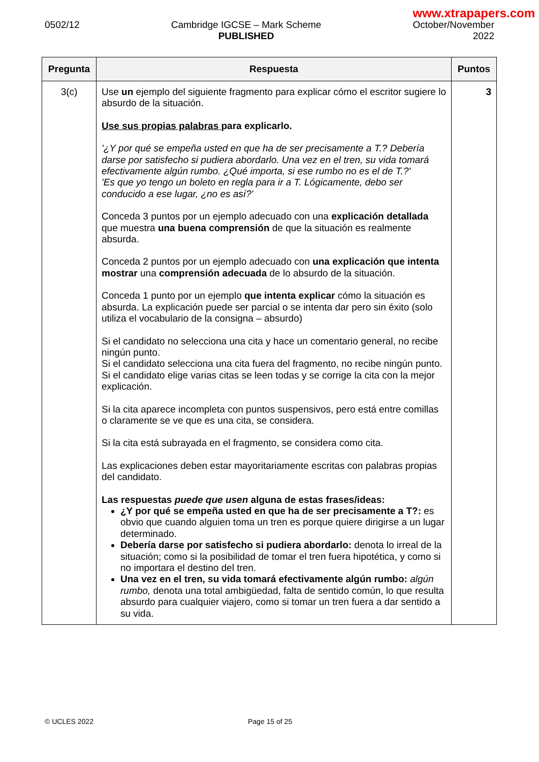www.xtrapapers.com
0502/12 Cambridge IGCSE – Mark Scheme
PUBLISHED
October/November
2022
| Pregunta | Respuesta | Puntos |
| --- | --- | --- |
| 3(c) | Use un ejemplo del siguiente fragmento para explicar cómo el escritor sugiere lo absurdo de la situación. Use sus propias palabras para explicarlo. '¿Y por qué se empeña usted en que ha de ser precisamente a T.? Debería darse por satisfecho si pudiera abordarlo. Una vez en el tren, su vida tomará efectivamente algún rumbo. ¿Qué importa, si ese rumbo no es el de T.?' 'Es que yo tengo un boleto en regla para ir a T. Lógicamente, debo ser conducido a ese lugar, ¿no es así?' Conceda 3 puntos por un ejemplo adecuado con una explicación detallada que muestra una buena comprensión de que la situación es realmente absurda. Conceda 2 puntos por un ejemplo adecuado con una explicación que intenta mostrar una comprensión adecuada de lo absurdo de la situación. Conceda 1 punto por un ejemplo que intenta explicar cómo la situación es absurda. La explicación puede ser parcial o se intenta dar pero sin éxito (solo utiliza el vocabulario de la consigna – absurdo) Si el candidato no selecciona una cita y hace un comentario general, no recibe ningún punto. Si el candidato selecciona una cita fuera del fragmento, no recibe ningún punto. Si el candidato elige varias citas se leen todas y se corrige la cita con la mejor explicación. Si la cita aparece incompleta con puntos suspensivos, pero está entre comillas o claramente se ve que es una cita, se considera. Si la cita está subrayada en el fragmento, se considera como cita. Las explicaciones deben estar mayoritariamente escritas con palabras propias del candidato. Las respuestas puede que usen alguna de estas frases/ideas: ¿Y por qué se empeña usted en que ha de ser precisamente a T?: es obvio que cuando alguien toma un tren es porque quiere dirigirse a un lugar determinado. Debería darse por satisfecho si pudiera abordarlo: denota lo irreal de la situación; como si la posibilidad de tomar el tren fuera hipotética, y como si no importara el destino del tren. Una vez en el tren, su vida tomará efectivamente algún rumbo: algún rumbo, denota una total ambigüedad, falta de sentido común, lo que resulta absurdo para cualquier viajero, como si tomar un tren fuera a dar sentido a su vida. | 3 |
© UCLES 2022 Page 15 of 25